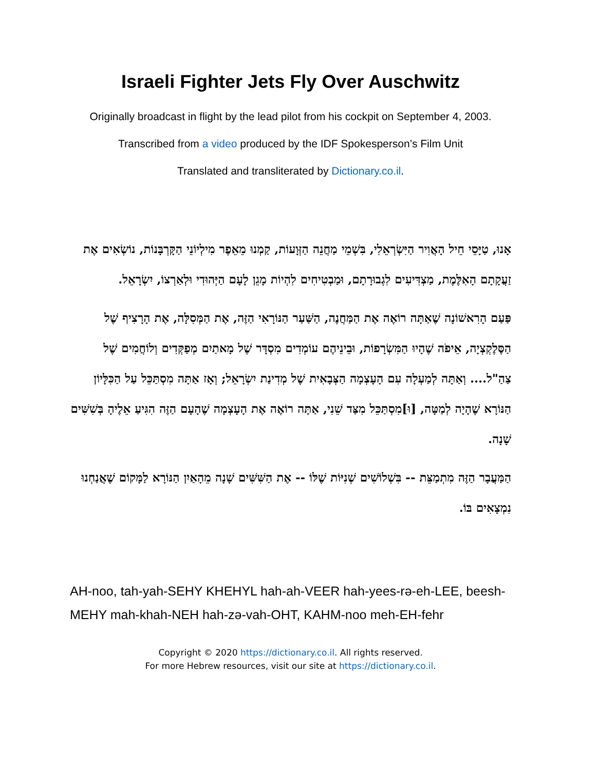Israeli Fighter Jets Fly Over Auschwitz
Originally broadcast in flight by the lead pilot from his cockpit on September 4, 2003.
Transcribed from a video produced by the IDF Spokesperson’s Film Unit
Translated and transliterated by Dictionary.co.il.
אָנוּ, טַיָּסֵי חֵיל הָאֲוִיר הַיִּשְׂרְאֵלִי, בִּשְׁמֵי מַחֲנֵה הַזְּוָעוֹת, קַמְנוּ מֵאֵפֶר מִילְיוֹנֵי הַקָּרְבָּנוֹת, נוֹשְׂאִים אֶת זַעֲקָתָם הָאִלֶּמֶת, מַצְדִּיעִים לִגְבוּרָתָם, וּמַבְטִיחִים לִהְיוֹת מָגֵן לָעָם הַיְּהוּדִי וּלְאַרְצוֹ, יִשְׂרָאֵל.
פַּעַם הָרִאשׁוֹנָה שֶׁאַתָּה רוֹאֶה אֶת הַמַּחֲנֶה, הַשַּׁעַר הַנּוֹרָאִי הַזֶּה, אֶת הַמְּסִלָּה, אֶת הָרָצִיף שֶׁל הַסֶּלֶקְצְיָה, אֵיפֹה שֶׁהָיוּ הַמִּשְׂרָפוֹת, וּבֵינֵיהֶם עוֹמְדִים מִסְדָּר שֶׁל מָאתַיִם מְפַקְּדִים וְלוֹחֲמִים שֶׁל צַהַ"ל.... וְאַתָּה לְמַעְלָה עִם הָעָצְמָה הַצְּבָאִית שֶׁל מְדִינַת יִשְׂרָאֵל; וְאָז אַתָּה מִסְתַּכֵּל עַל הַכִּלָּיוֹן הַנּוֹרָא שֶׁהָיָה לְמַטָּה, [וּ]מִסְתַּכֵּל מִצַּד שֵׁנִי, אַתָּה רוֹאֶה אֶת הָעָצְמָה שֶׁהָעָם הַזֶּה הִגִּיעַ אֵלֶיהָ בְּשִׁשִּׁים שָׁנָה.
הַמַּעֲבָר הַזֶּה מִתְמַצֵּת -- בִּשְׁלוֹשִׁים שְׁנִיּוֹת שֶׁלּוֹ -- אֶת הַשִּׁשִּׁים שָׁנָה מֵהָאַיִן הַנּוֹרָא לַמָּקוֹם שֶׁאֲנַחְנוּ נִמְצָאִים בּוֹ.
AH-noo, tah-yah-SEHY KHEHYL hah-ah-VEER hah-yees-rə-eh-LEE, beesh-MEHY mah-khah-NEH hah-zə-vah-OHT, KAHM-noo meh-EH-fehr
Copyright © 2020 https://dictionary.co.il. All rights reserved.
For more Hebrew resources, visit our site at https://dictionary.co.il.